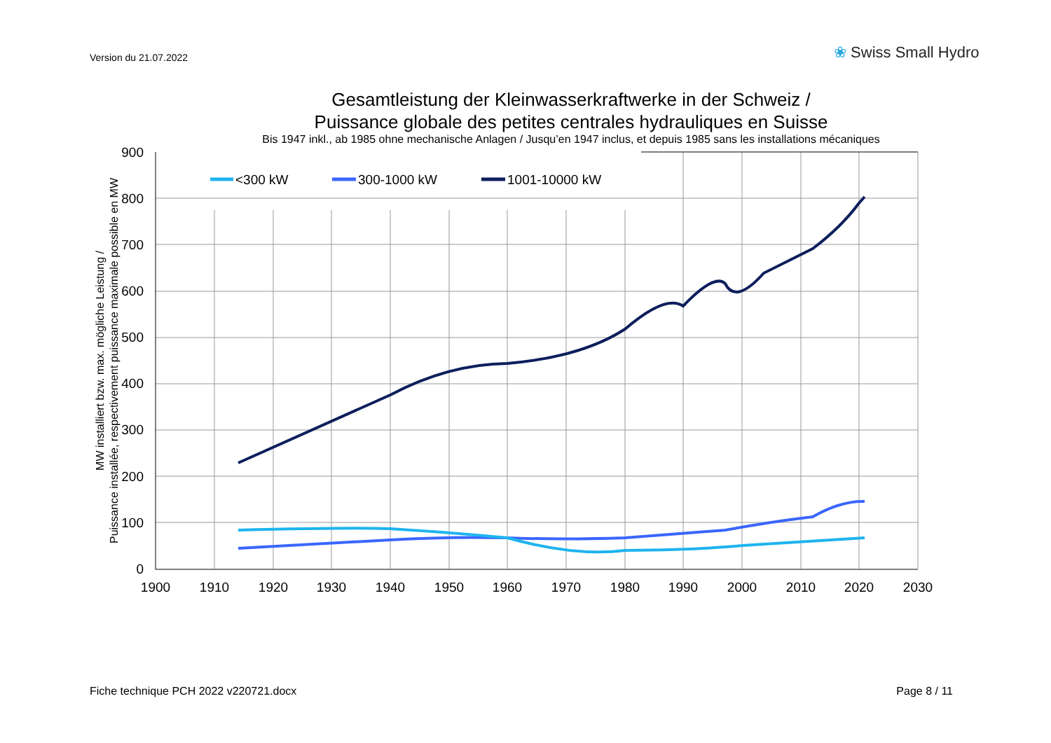Version du 21.07.2022 ❀ Swiss Small Hydro
Gesamtleistung der Kleinwasserkraftwerke in der Schweiz /
Puissance globale des petites centrales hydrauliques en Suisse
Bis 1947 inkl., ab 1985 ohne mechanische Anlagen / Jusqu’en 1947 inclus, et depuis 1985 sans les installations mécaniques
900
800
700
600
500
400
300
200
100
0
1900
1910
1920
1930
1940
1950
1960
1970
1980
1990
2000
2010
2020
2030
MW installiert bzw. max. mögliche Leistung /
Puissance installée, respectivement puissance maximale possible en MW
<300 kW
300-1000 kW
1001-10000 kW
Fiche technique PCH 2022 v220721.docx
Page 8 / 11